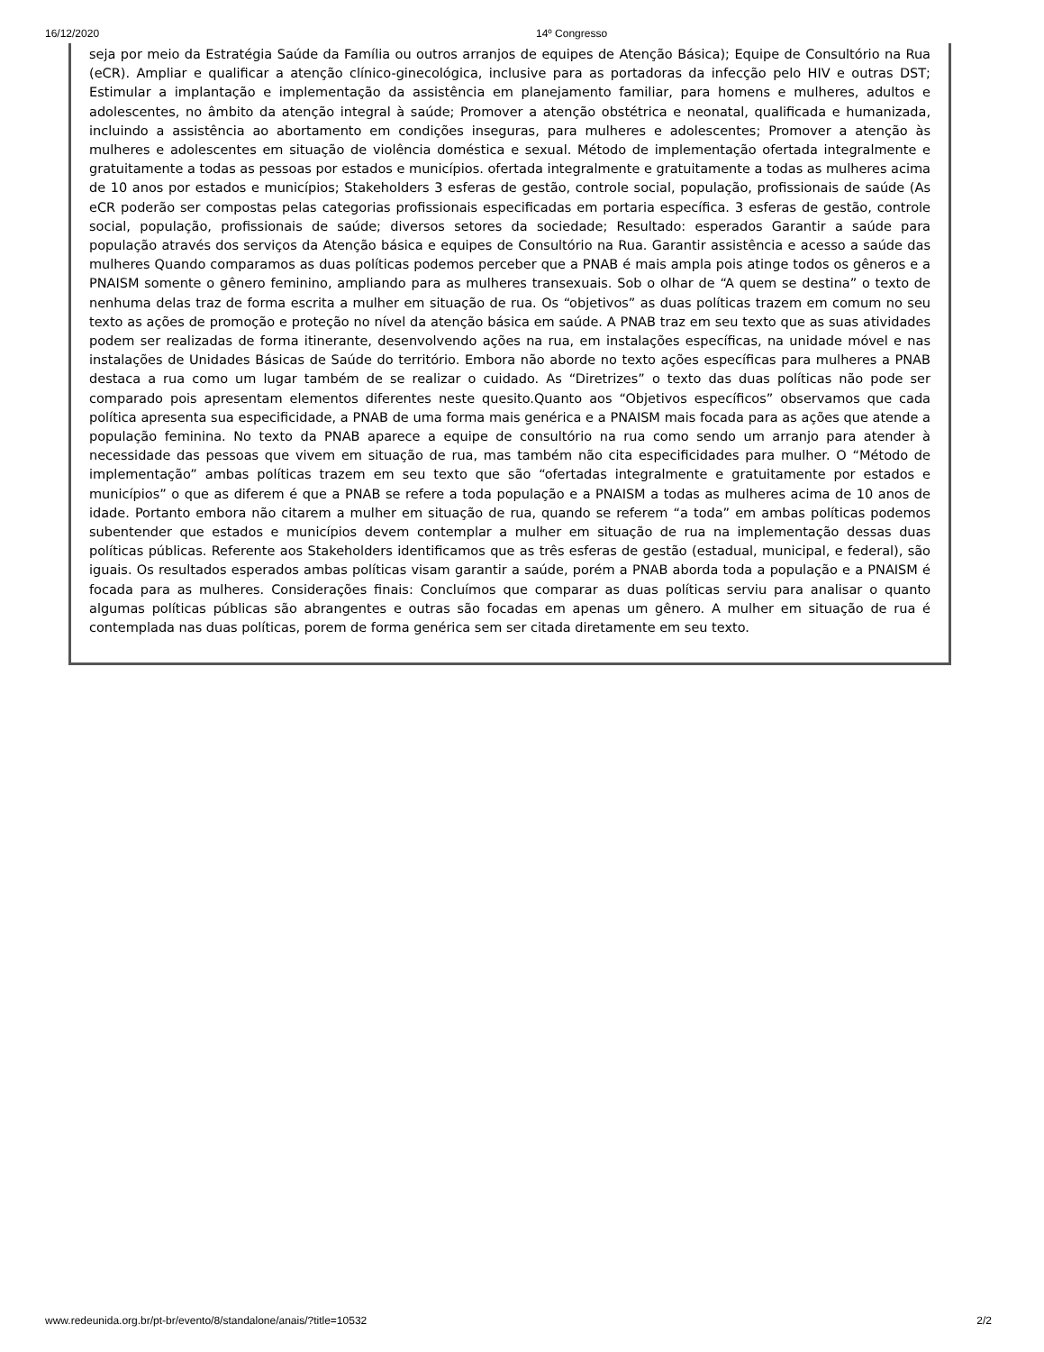16/12/2020 14º Congresso
seja por meio da Estratégia Saúde da Família ou outros arranjos de equipes de Atenção Básica); Equipe de Consultório na Rua (eCR). Ampliar e qualificar a atenção clínico-ginecológica, inclusive para as portadoras da infecção pelo HIV e outras DST; Estimular a implantação e implementação da assistência em planejamento familiar, para homens e mulheres, adultos e adolescentes, no âmbito da atenção integral à saúde; Promover a atenção obstétrica e neonatal, qualificada e humanizada, incluindo a assistência ao abortamento em condições inseguras, para mulheres e adolescentes; Promover a atenção às mulheres e adolescentes em situação de violência doméstica e sexual. Método de implementação ofertada integralmente e gratuitamente a todas as pessoas por estados e municípios. ofertada integralmente e gratuitamente a todas as mulheres acima de 10 anos por estados e municípios; Stakeholders 3 esferas de gestão, controle social, população, profissionais de saúde (As eCR poderão ser compostas pelas categorias profissionais especificadas em portaria específica. 3 esferas de gestão, controle social, população, profissionais de saúde; diversos setores da sociedade; Resultado: esperados Garantir a saúde para população através dos serviços da Atenção básica e equipes de Consultório na Rua. Garantir assistência e acesso a saúde das mulheres Quando comparamos as duas políticas podemos perceber que a PNAB é mais ampla pois atinge todos os gêneros e a PNAISM somente o gênero feminino, ampliando para as mulheres transexuais. Sob o olhar de “A quem se destina” o texto de nenhuma delas traz de forma escrita a mulher em situação de rua. Os “objetivos” as duas políticas trazem em comum no seu texto as ações de promoção e proteção no nível da atenção básica em saúde. A PNAB traz em seu texto que as suas atividades podem ser realizadas de forma itinerante, desenvolvendo ações na rua, em instalações específicas, na unidade móvel e nas instalações de Unidades Básicas de Saúde do território. Embora não aborde no texto ações específicas para mulheres a PNAB destaca a rua como um lugar também de se realizar o cuidado. As “Diretrizes” o texto das duas políticas não pode ser comparado pois apresentam elementos diferentes neste quesito.Quanto aos “Objetivos específicos” observamos que cada política apresenta sua especificidade, a PNAB de uma forma mais genérica e a PNAISM mais focada para as ações que atende a população feminina. No texto da PNAB aparece a equipe de consultório na rua como sendo um arranjo para atender à necessidade das pessoas que vivem em situação de rua, mas também não cita especificidades para mulher. O “Método de implementação” ambas políticas trazem em seu texto que são “ofertadas integralmente e gratuitamente por estados e municípios” o que as diferem é que a PNAB se refere a toda população e a PNAISM a todas as mulheres acima de 10 anos de idade. Portanto embora não citarem a mulher em situação de rua, quando se referem “a toda” em ambas políticas podemos subentender que estados e municípios devem contemplar a mulher em situação de rua na implementação dessas duas políticas públicas. Referente aos Stakeholders identificamos que as três esferas de gestão (estadual, municipal, e federal), são iguais. Os resultados esperados ambas políticas visam garantir a saúde, porém a PNAB aborda toda a população e a PNAISM é focada para as mulheres. Considerações finais: Concluímos que comparar as duas políticas serviu para analisar o quanto algumas políticas públicas são abrangentes e outras são focadas em apenas um gênero. A mulher em situação de rua é contemplada nas duas políticas, porem de forma genérica sem ser citada diretamente em seu texto.
www.redeunida.org.br/pt-br/evento/8/standalone/anais/?title=10532 2/2